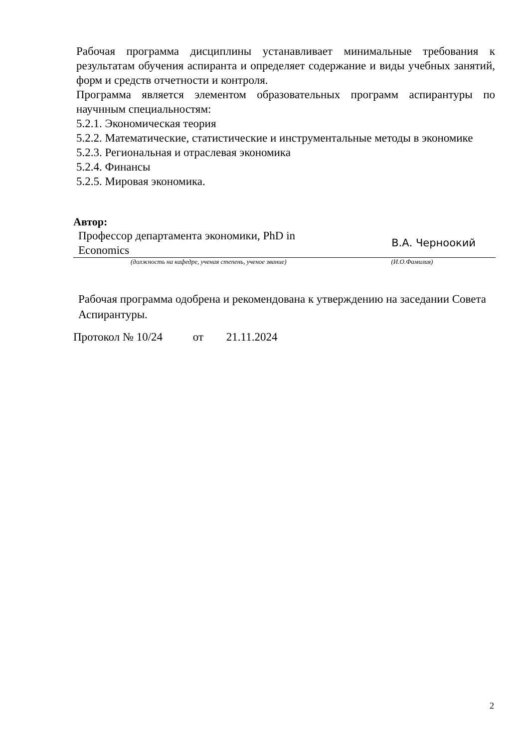Рабочая программа дисциплины устанавливает минимальные требования к результатам обучения аспиранта и определяет содержание и виды учебных занятий, форм и средств отчетности и контроля.
Программа является элементом образовательных программ аспирантуры по научнным специальностям:
5.2.1. Экономическая теория
5.2.2. Математические, статистические и инструментальные методы в экономике
5.2.3. Региональная и отраслевая экономика
5.2.4. Финансы
5.2.5. Мировая экономика.
Автор:
Профессор департамента экономики, PhD in Economics В.А. Черноокий
(должность на кафедре, ученая степень, ученое звание) (И.О.Фамилия)
Рабочая программа одобрена и рекомендована к утверждению на заседании Совета Аспирантуры.
Протокол № 10/24 от 21.11.2024
2